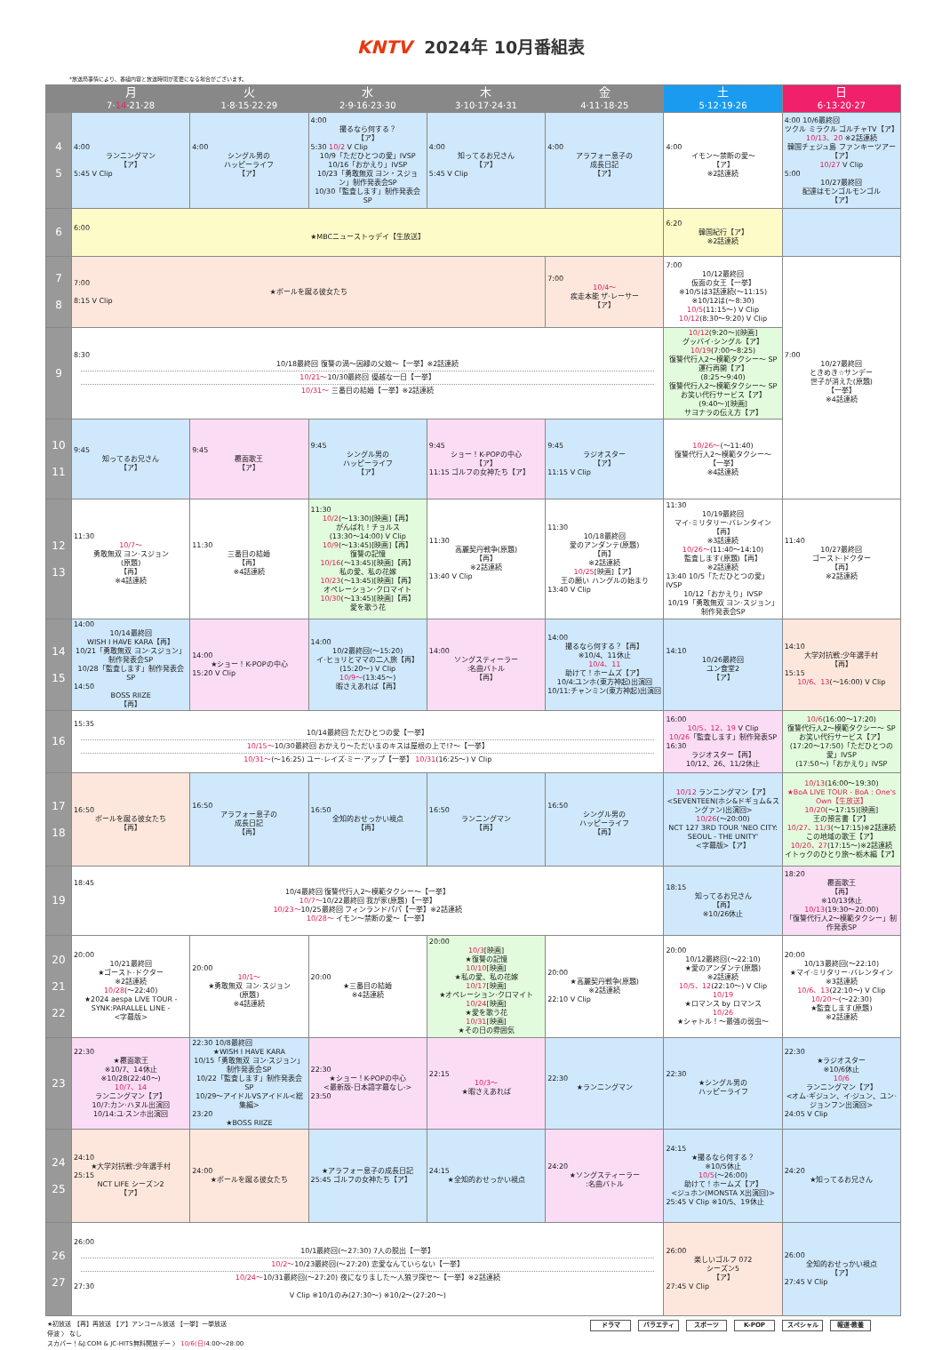KNTV 2024年 10月番組表
*放送局事情により、番組内容と放送時間が変更になる場合がございます。
| | 月 7· 14 ·21·28 | 火 1·8·15·22·29 | 水 2·9·16·23·30 | 木 3·10·17·24·31 | 金 4·11·18·25 | 土 5·12·19·26 | 日 6·13·20·27 |
| --- | --- | --- | --- | --- | --- | --- | --- |
| 4 5 | 4:00 ランニングマン 【ア】 5:45 V Clip | 4:00 シングル男の ハッピーライフ 【ア】 | 4:00 撮るなら何する？ 【ア】 5:30 10/2 V Clip 10/9「ただひとつの愛」IVSP 10/16「おかえり」IVSP 10/23「勇敢無双 ヨン・スジョン」制作発表会SP 10/30「監査します」制作発表会SP | 4:00 知ってるお兄さん 【ア】 5:45 V Clip | 4:00 アラフォー息子の 成長日記 【ア】 | 4:00 イモン～禁断の愛～ 【ア】 ※2話連続 | 4:00 10/6最終回 ツクル ミラクル ゴルチャTV【ア】 10/13、20 ※2話連続 韓国チェジュ島 ファンキーツアー【ア】 10/27 V Clip 5:00 10/27最終回 配達はモンゴルモンゴル 【ア】 |
| 6 | 6:00 ★MBCニューストゥデイ【生放送】 | | | | | 6:20 韓国紀行【ア】 ※2話連続 | |
| 7 8 | 7:00 ★ボールを蹴る彼女たち 8:15 V Clip | | | | 7:00 10/4～ 疾走本能 ザ·レーサー 【ア】 | 7:00 10/12最終回 仮面の女王【一挙】 ※10/5は3話連続(～11:15) ※10/12は(～8:30) 10/5 (11:15～) V Clip 10/12 (8:30～9:20) V Clip | 7:00 10/27最終回 ときめき☆サンデー 世子が消えた(原題) 【一挙】 ※4話連続 |
| 9 | 8:30 10/18最終回 復讐の渦～因縁の父娘～【一挙】※2話連続 10/21～ 10/30最終回 優越な一日【一挙】 10/31～ 三番目の結婚【一挙】※2話連続 | | | | | 10/12 (9:20～)[映画] グッバイ·シングル【ア】 10/19 (7:00～8:25) 復讐代行人2～模範タクシー～ SP 運行再開【ア】 (8:25～9:40) 復讐代行人2～模範タクシー～ SP お笑い代行サービス【ア】 (9:40～)[映画] サヨナラの伝え方【ア】 | |
| 10 11 | 9:45 知ってるお兄さん 【ア】 | 9:45 覆面歌王 【ア】 | 9:45 シングル男の ハッピーライフ 【ア】 | 9:45 ショー！K-POPの中心 【ア】 11:15 ゴルフの女神たち【ア】 | 9:45 ラジオスター 【ア】 11:15 V Clip | 10/26～ (～11:40) 復讐代行人2～模範タクシー～ 【一挙】 ※4話連続 | |
| 12 13 | 11:30 10/7～ 勇敢無双 ヨン·スジョン (原題) 【再】 ※4話連続 | 11:30 三番目の結婚 【再】 ※4話連続 | 11:30 10/2 (～13:30)[映画]【再】 がんばれ！チョルス (13:30～14:00) V Clip 10/9 (～13:45)[映画]【再】 復讐の記憶 10/16 (～13:45)[映画]【再】 私の愛、私の花嫁 10/23 (～13:45)[映画]【再】 オペレーション·クロマイト 10/30 (～13:45)[映画]【再】 愛を歌う花 | 11:30 高麗契丹戦争(原題) 【再】 ※2話連続 13:40 V Clip | 11:30 10/18最終回 愛のアンダンテ(原題) 【再】 ※2話連続 10/25 [映画]【ア】 王の願い ハングルの始まり 13:40 V Clip | 11:30 10/19最終回 マイ·ミリタリー·バレンタイン 【再】 ※3話連続 10/26～ (11:40～14:10) 監査します(原題)【再】 ※2話連続 13:40 10/5「ただひとつの愛」IVSP 10/12「おかえり」IVSP 10/19「勇敢無双 ヨン·スジョン」制作発表会SP | 11:40 10/27最終回 ゴースト·ドクター 【再】 ※2話連続 |
| 14 15 | 14:00 10/14最終回 WISH I HAVE KARA【再】 10/21「勇敢無双 ヨン·スジョン」制作発表会SP 10/28「監査します」制作発表会SP 14:50 BOSS RIIZE 【再】 | 14:00 ★ショー！K-POPの中心 15:20 V Clip | 14:00 10/2最終回(～15:20) イ·ヒョリとママの二人旅【再】 (15:20～) V Clip 10/9～ (13:45～) 暇さえあれば【再】 | 14:00 ソングスティーラー :名曲バトル 【再】 | 14:00 撮るなら何する？【再】 ※10/4、11休止 10/4、11 助けて！ホームズ【ア】 10/4:ユンホ(東方神起)出演回 10/11:チャンミン(東方神起)出演回 | 14:10 10/26最終回 ユン食堂2 【ア】 | 14:10 大学対抗戦:少年選手村 【再】 15:15 10/6、13 (～16:00) V Clip |
| 16 | 15:35 10/14最終回 ただひとつの愛【一挙】 10/15～ 10/30最終回 おかえり～ただいまのキスは屋根の上で!?～【一挙】 10/31～ (～16:25) ユー·レイズ·ミー·アップ【一挙】 10/31 (16:25～) V Clip | | | | | 16:00 10/5、12、19 V Clip 10/26 「監査します」制作発表SP 16:30 ラジオスター【再】 10/12、26、11/2休止 | 10/6 (16:00～17:20) 復讐代行人2～模範タクシー～ SP お笑い代行サービス【ア】 (17:20～17:50)「ただひとつの愛」IVSP (17:50～)「おかえり」IVSP |
| 17 18 | 16:50 ボールを蹴る彼女たち 【再】 | 16:50 アラフォー息子の 成長日記 【再】 | 16:50 全知的おせっかい視点 【再】 | 16:50 ランニングマン 【再】 | 16:50 シングル男の ハッピーライフ 【再】 | 10/12 ランニングマン【ア】 <SEVENTEEN(ホシ&ドギョム&スングァン)出演回> 10/26 (～20:00) NCT 127 3RD TOUR 'NEO CITY: SEOUL - THE UNITY' <字幕版>【ア】 | 10/13 (16:00～19:30) ★BoA LIVE TOUR - BoA : One's Own【生放送】 10/20 (～17:15)[映画] 王の預言書【ア】 10/27、11/3 (～17:15)※2話連続 この地域の歌王【ア】 10/20、27 (17:15～)※2話連続 イトゥクのひとり旅～栃木編【ア】 |
| 19 | 18:45 10/4最終回 復讐代行人2～模範タクシー～【一挙】 10/7～ 10/22最終回 我が家(原題)【一挙】 10/23～ 10/25最終回 フィンランドパパ【一挙】※2話連続 10/28～ イモン～禁断の愛～【一挙】 | | | | | 18:15 知ってるお兄さん 【再】 ※10/26休止 | 18:20 覆面歌王 【再】 ※10/13休止 10/13 (19:30～20:00) 「復讐代行人2～模範タクシー」制作発表SP |
| 20 21 22 | 20:00 10/21最終回 ★ゴースト·ドクター ※2話連続 10/28 (～22:40) ★2024 aespa LIVE TOUR - SYNK:PARALLEL LINE - <字幕版> | 20:00 10/1～ ★勇敢無双 ヨン·スジョン (原題) ※4話連続 | 20:00 ★三番目の結婚 ※4話連続 | 20:00 10/3 [映画] ★復讐の記憶 10/10 [映画] ★私の愛、私の花嫁 10/17 [映画] ★オペレーション·クロマイト 10/24 [映画] ★愛を歌う花 10/31 [映画] ★その日の雰囲気 | 20:00 ★高麗契丹戦争(原題) ※2話連続 22:10 V Clip | 20:00 10/12最終回(～22:10) ★愛のアンダンテ(原題) ※2話連続 10/5、12 (22:10～) V Clip 10/19 ★ロマンス by ロマンス 10/26 ★シャトル！～最強の弱虫～ | 20:00 10/13最終回(～22:10) ★マイ·ミリタリー·バレンタイン ※3話連続 10/6、13 (22:10～) V Clip 10/20～ (～22:30) ★監査します(原題) ※2話連続 |
| 23 | 22:30 ★覆面歌王 ※10/7、14休止 ※10/28(22:40～) 10/7、14 ランニングマン【ア】 10/7:カン·ハヌル出演回 10/14:ユ·スンホ出演回 | 22:30 10/8最終回 ★WISH I HAVE KARA 10/15「勇敢無双 ヨン·スジョン」制作発表会SP 10/22「監査します」制作発表会SP 10/29～アイドルVSアイドル<総集編> 23:20 ★BOSS RIIZE | 22:30 ★ショー！K-POPの中心 <最新版-日本語字幕なし-> 23:50 | 22:15 10/3～ ★暇さえあれば | 22:30 ★ランニングマン | 22:30 ★シングル男の ハッピーライフ | 22:30 ★ラジオスター ※10/6休止 10/6 ランニングマン【ア】 <オム·ギジュン、イ·ジュン、ユン·ジョンフン出演回> 24:05 V Clip |
| 24 25 | 24:10 ★大学対抗戦:少年選手村 25:15 NCT LIFE シーズン2 【ア】 | 24:00 ★ボールを蹴る彼女たち | ★アラフォー息子の成長日記 25:45 ゴルフの女神たち【ア】 | 24:15 ★全知的おせっかい視点 | 24:20 ★ソングスティーラー :名曲バトル | 24:15 ★撮るなら何する？ ※10/5休止 10/5 (～26:00) 助けて！ホームズ【ア】 <ジュホン(MONSTA X出演回)> 25:45 V Clip ※10/5、19休止 | 24:20 ★知ってるお兄さん |
| 26 27 | 26:00 10/1最終回(～27:30) 7人の脱出【一挙】 10/2～ 10/23最終回(～27:20) 恋愛なんていらない【一挙】 10/24～ 10/31最終回(～27:20) 夜になりました～人狼ヲ探セ～【一挙】※2話連続 27:30 V Clip ※10/1のみ(27:30～) ※10/2～(27:20～) | | | | | 26:00 楽しいゴルフ 072 シーズン5 【ア】 27:45 V Clip | 26:00 全知的おせっかい視点 【ア】 27:45 V Clip |
ドラマ バラエティ スポーツ K-POP スペシャル 報道·教養
★初放送 【再】再放送 【ア】アンコール放送 【一挙】一挙放送
停波 〉 なし
スカパー！&J:COM & JC-HITS無料開放デー 〉 10/6(日) 4:00～28:00